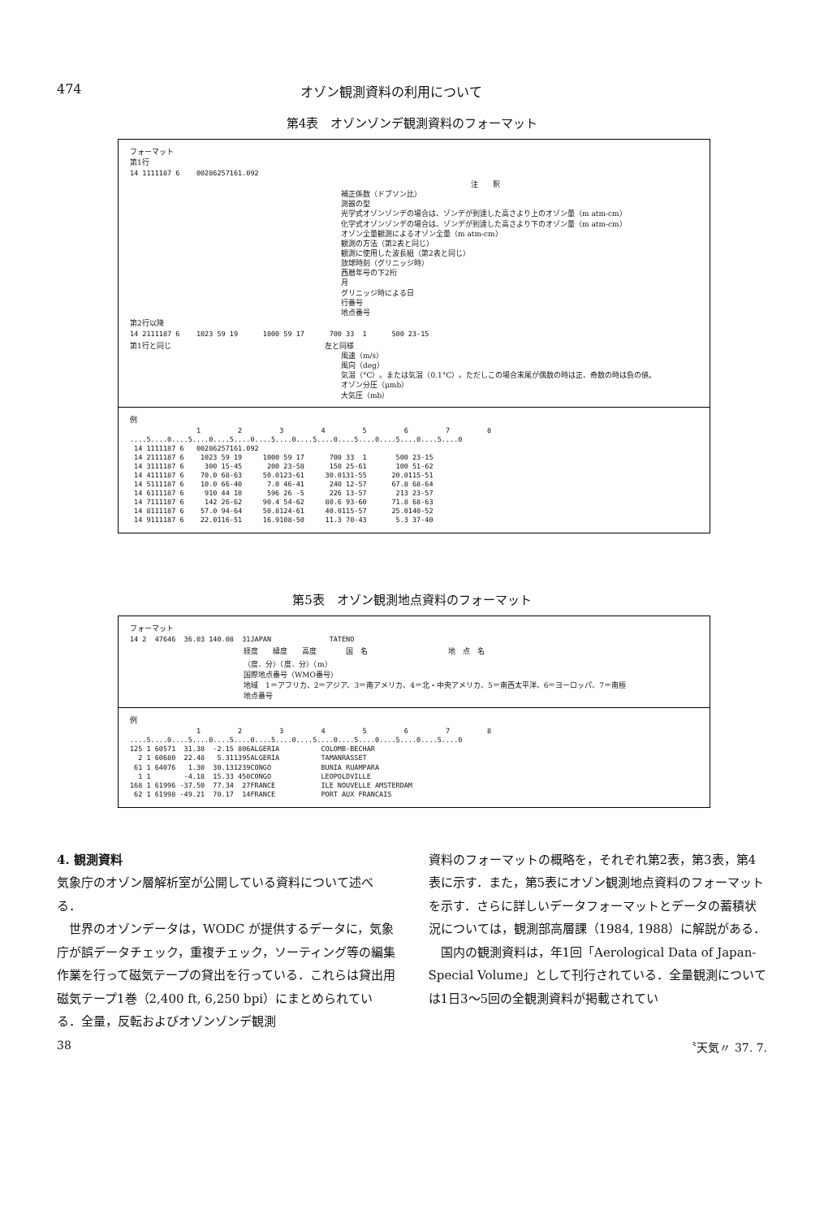474 オゾン観測資料の利用について
第4表　オゾンゾンデ観測資料のフォーマット
フォーマット
第1行
14 1111187 6    00286257161.092
注　　釈
補正係数（ドブソン比）
測器の型
光学式オゾンゾンデの場合は、ゾンデが到達した高さより上のオゾン量（m atm-cm）
化学式オゾンゾンデの場合は、ゾンデが到達した高さより下のオゾン量（m atm-cm）
オゾン全量観測によるオゾン全量（m atm-cm）
観測の方法（第2表と同じ）
観測に使用した波長組（第2表と同じ）
放球時刻（グリニッジ時）
西暦年号の下2桁
月
グリニッジ時による日
行番号
地点番号
第2行以降
14 2111187 6    1023 59 19      1000 59 17      700 33  1      500 23-15
第1行と同じ　　　　　　　　　　　　　　　　　　　　　左と同様
風速（m/s）
風向（deg）
気温（°C）。または気温（0.1°C）。ただしこの場合末尾が偶数の時は正、奇数の時は負の値。
オゾン分圧（μmb）
大気圧（mb）
例
                1         2         3         4         5         6         7         8
....5....0....5....0....5....0....5....0....5....0....5....0....5....0....5....0
 14 1111187 6   00286257161.092
 14 2111187 6    1023 59 19     1000 59 17      700 33  1       500 23-15
 14 3111187 6     300 15-45      200 23-58      150 25-61       100 51-62
 14 4111187 6    70.0 68-63     50.0123-61     30.0131-55      20.0115-51
 14 5111187 6    10.0 66-40      7.0 46-41      240 12-57      67.8 68-64
 14 6111187 6     910 44 10      596 26 -5      226 13-57       213 23-57
 14 7111187 6     142 26-62     90.4 54-62     80.6 93-60      71.8 68-63
 14 8111187 6    57.0 94-64     50.8124-61     40.0115-57      25.0140-52
 14 9111187 6    22.0116-51     16.9108-50     11.3 70-43       5.3 37-40
第5表　オゾン観測地点資料のフォーマット
フォーマット
14 2  47646  36.03 140.08  31JAPAN              TATENO
経度　　緯度　　高度　　　　国　名　　　　　　　　　　　地　点　名
（度．分）（度．分）（m）
国際地点番号（WMO番号）
地域　1＝アフリカ、2＝アジア、3＝南アメリカ、4＝北・中央アメリカ、5＝南西太平洋、6＝ヨーロッパ、7＝南極
地点番号
例
                1         2         3         4         5         6         7         8
....5....0....5....0....5....0....5....0....5....0....5....0....5....0....5....0
125 1 60571  31.38  -2.15 806ALGERIA          COLOMB-BECHAR
  2 1 60680  22.48   5.311395ALGERIA          TAMANRASSET
 61 1 64076   1.30  30.131239CONGO            BUNIA RUAMPARA
  1 1        -4.18  15.33 450CONGO            LEOPOLDVILLE
168 1 61996 -37.50  77.34  27FRANCE           ILE NOUVELLE AMSTERDAM
 62 1 61998 -49.21  70.17  14FRANCE           PORT AUX FRANCAIS
4. 観測資料
気象庁のオゾン層解析室が公開している資料について述べる．
　世界のオゾンデータは，WODC が提供するデータに，気象庁が誤データチェック，重複チェック，ソーティング等の編集作業を行って磁気テープの貸出を行っている．これらは貸出用磁気テープ1巻（2,400 ft, 6,250 bpi）にまとめられている．全量，反転およびオゾンゾンデ観測
資料のフォーマットの概略を，それぞれ第2表，第3表，第4表に示す．また，第5表にオゾン観測地点資料のフォーマットを示す．さらに詳しいデータフォーマットとデータの蓄積状況については，観測部高層課（1984, 1988）に解説がある．
　国内の観測資料は，年1回「Aerological Data of Japan-Special Volume」として刊行されている．全量観測については1日3～5回の全観測資料が掲載されてい
38 〝天気〃 37. 7.